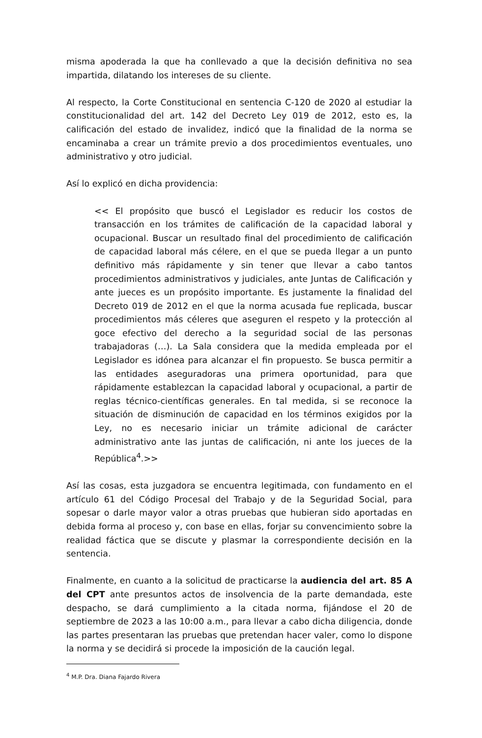misma apoderada la que ha conllevado a que la decisión definitiva no sea impartida, dilatando los intereses de su cliente.
Al respecto, la Corte Constitucional en sentencia C-120 de 2020 al estudiar la constitucionalidad del art. 142 del Decreto Ley 019 de 2012, esto es, la calificación del estado de invalidez, indicó que la finalidad de la norma se encaminaba a crear un trámite previo a dos procedimientos eventuales, uno administrativo y otro judicial.
Así lo explicó en dicha providencia:
<< El propósito que buscó el Legislador es reducir los costos de transacción en los trámites de calificación de la capacidad laboral y ocupacional. Buscar un resultado final del procedimiento de calificación de capacidad laboral más célere, en el que se pueda llegar a un punto definitivo más rápidamente y sin tener que llevar a cabo tantos procedimientos administrativos y judiciales, ante Juntas de Calificación y ante jueces es un propósito importante. Es justamente la finalidad del Decreto 019 de 2012 en el que la norma acusada fue replicada, buscar procedimientos más céleres que aseguren el respeto y la protección al goce efectivo del derecho a la seguridad social de las personas trabajadoras (…). La Sala considera que la medida empleada por el Legislador es idónea para alcanzar el fin propuesto. Se busca permitir a las entidades aseguradoras una primera oportunidad, para que rápidamente establezcan la capacidad laboral y ocupacional, a partir de reglas técnico-científicas generales. En tal medida, si se reconoce la situación de disminución de capacidad en los términos exigidos por la Ley, no es necesario iniciar un trámite adicional de carácter administrativo ante las juntas de calificación, ni ante los jueces de la República<sup>4</sup>.>>
Así las cosas, esta juzgadora se encuentra legitimada, con fundamento en el artículo 61 del Código Procesal del Trabajo y de la Seguridad Social, para sopesar o darle mayor valor a otras pruebas que hubieran sido aportadas en debida forma al proceso y, con base en ellas, forjar su convencimiento sobre la realidad fáctica que se discute y plasmar la correspondiente decisión en la sentencia.
Finalmente, en cuanto a la solicitud de practicarse la audiencia del art. 85 A del CPT ante presuntos actos de insolvencia de la parte demandada, este despacho, se dará cumplimiento a la citada norma, fijándose el 20 de septiembre de 2023 a las 10:00 a.m., para llevar a cabo dicha diligencia, donde las partes presentaran las pruebas que pretendan hacer valer, como lo dispone la norma y se decidirá si procede la imposición de la caución legal.
<sup>4</sup> M.P. Dra. Diana Fajardo Rivera